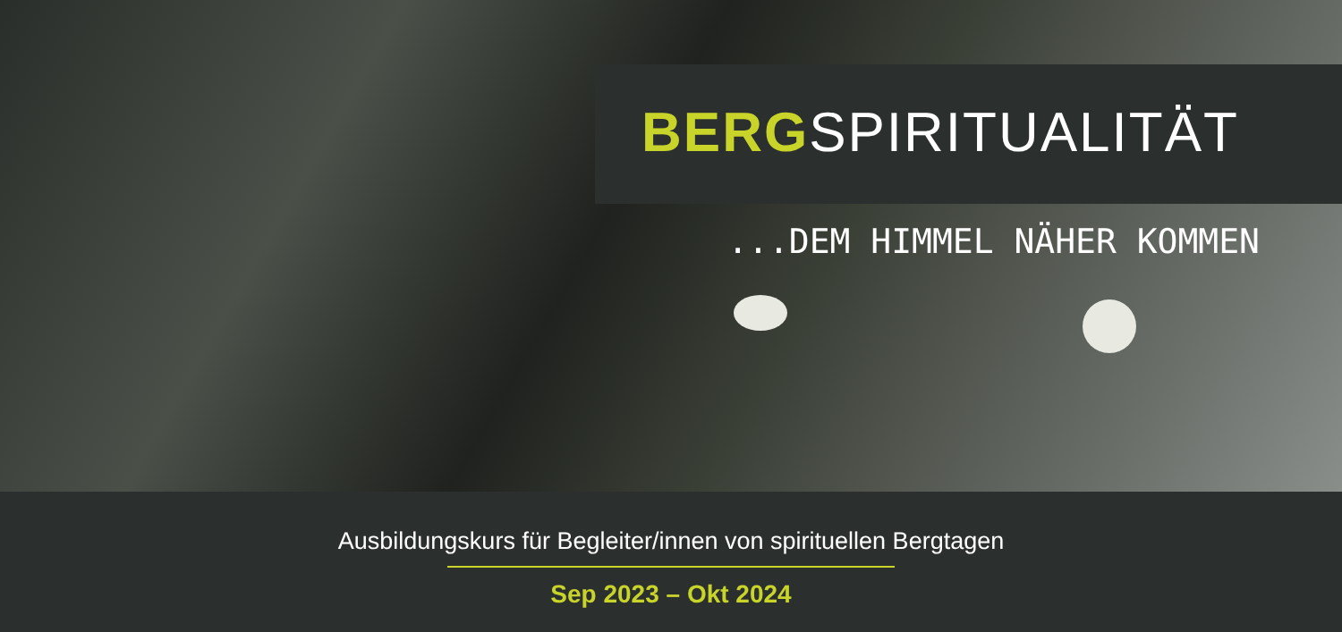BERGSPIRITUALITÄT
...DEM HIMMEL NÄHER KOMMEN
Ausbildungskurs für Begleiter/innen von spirituellen Bergtagen
Sep 2023 – Okt 2024